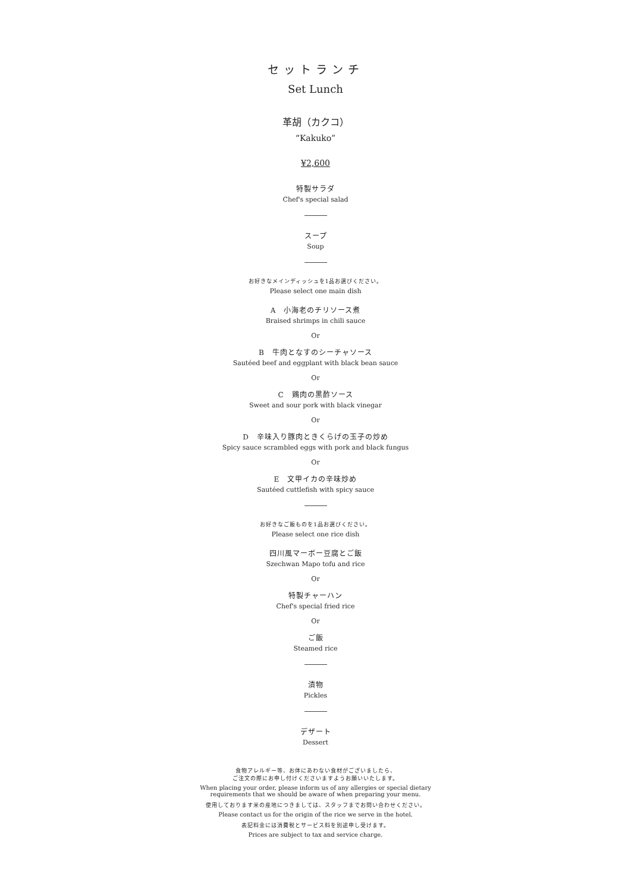セットランチ
Set Lunch
革胡（カクコ）
“Kakuko”
¥2,600
特製サラダ
Chef's special salad
スープ
Soup
お好きなメインディッシュを1品お選びください。
Please select one main dish
A　小海老のチリソース煮
Braised shrimps in chili sauce
Or
B　牛肉となすのシーチャソース
Sautéed beef and eggplant with black bean sauce
Or
C　鶏肉の黒酢ソース
Sweet and sour pork with black vinegar
Or
D　辛味入り豚肉ときくらげの玉子の炒め
Spicy sauce scrambled eggs with pork and black fungus
Or
E　文甲イカの辛味炒め
Sautéed cuttlefish with spicy sauce
お好きなご飯ものを1品お選びください。
Please select one rice dish
四川風マーボー豆腐とご飯
Szechwan Mapo tofu and rice
Or
特製チャーハン
Chef's special fried rice
Or
ご飯
Steamed rice
漬物
Pickles
デザート
Dessert
食物アレルギー等、お体にあわない食材がございましたら、
ご注文の際にお申し付けくださいますようお願いいたします。
When placing your order, please inform us of any allergies or special dietary
requirements that we should be aware of when preparing your menu.
使用しております米の産地につきましては、スタッフまでお問い合わせください。
Please contact us for the origin of the rice we serve in the hotel.
表記料金には消費税とサービス料を別途申し受けます。
Prices are subject to tax and service charge.